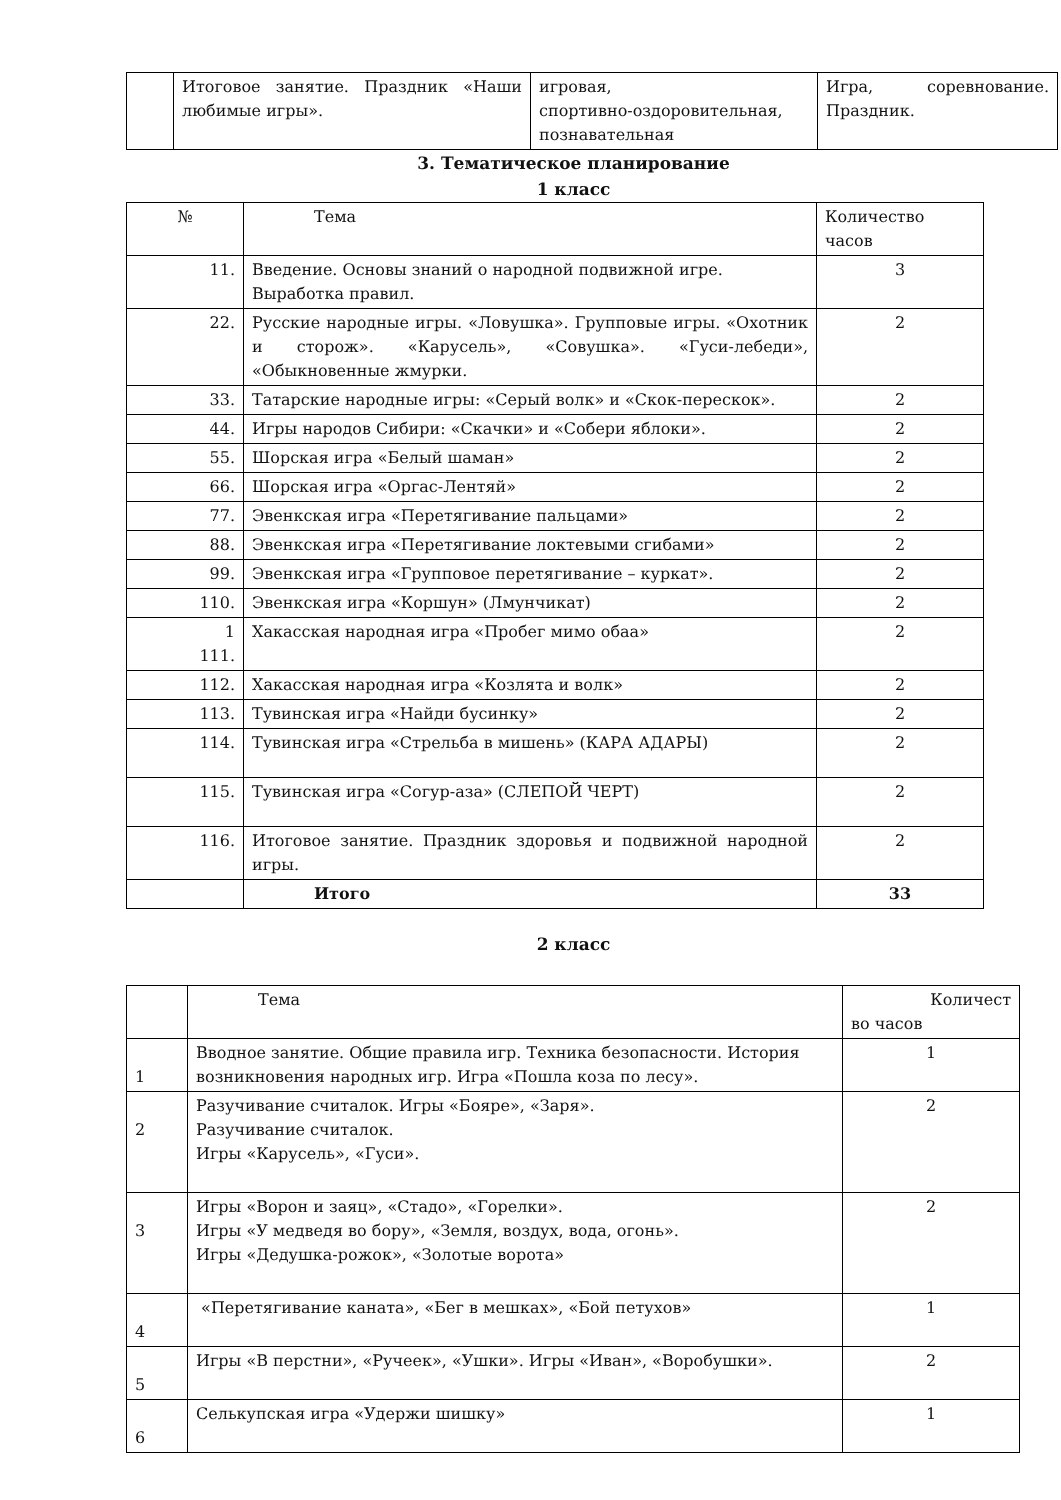| | Итоговое занятие. Праздник «Наши любимые игры». | игровая, спортивно-оздоровительная, познавательная | Игра, соревнование. Праздник. |
3. Тематическое планирование
1 класс
| № | Тема | Количество часов |
| --- | --- | --- |
| 11. | Введение. Основы знаний о народной подвижной игре. Выработка правил. | 3 |
| 22. | Русские народные игры. «Ловушка». Групповые игры. «Охотник и сторож». «Карусель», «Совушка». «Гуси-лебеди», «Обыкновенные жмурки. | 2 |
| 33. | Татарские народные игры: «Серый волк» и «Скок-перескок». | 2 |
| 44. | Игры народов Сибири: «Скачки» и «Собери яблоки». | 2 |
| 55. | Шорская игра «Белый шаман» | 2 |
| 66. | Шорская игра «Оргас-Лентяй» | 2 |
| 77. | Эвенкская игра «Перетягивание пальцами» | 2 |
| 88. | Эвенкская игра «Перетягивание локтевыми сгибами» | 2 |
| 99. | Эвенкская игра «Групповое перетягивание – куркат». | 2 |
| 110. | Эвенкская игра «Коршун» (Лмунчикат) | 2 |
| 1 111. | Хакасская народная игра «Пробег мимо обаа» | 2 |
| 112. | Хакасская народная игра «Козлята и волк» | 2 |
| 113. | Тувинская игра «Найди бусинку» | 2 |
| 114. | Тувинская игра «Стрельба в мишень» (КАРА АДАРЫ) | 2 |
| 115. | Тувинская игра «Согур-аза» (СЛЕПОЙ ЧЕРТ) | 2 |
| 116. | Итоговое занятие. Праздник здоровья и подвижной народной игры. | 2 |
| | Итого | 33 |
2 класс
| | Тема | Количест во часов |
| 1 | Вводное занятие. Общие правила игр. Техника безопасности. История возникновения народных игр. Игра «Пошла коза по лесу». | 1 |
| 2 | Разучивание считалок. Игры «Бояре», «Заря». Разучивание считалок. Игры «Карусель», «Гуси». | 2 |
| 3 | Игры «Ворон и заяц», «Стадо», «Горелки». Игры «У медведя во бору», «Земля, воздух, вода, огонь». Игры «Дедушка-рожок», «Золотые ворота» | 2 |
| 4 | «Перетягивание каната», «Бег в мешках», «Бой петухов» | 1 |
| 5 | Игры «В перстни», «Ручеек», «Ушки». Игры «Иван», «Воробушки». | 2 |
| 6 | Селькупская игра «Удержи шишку» | 1 |